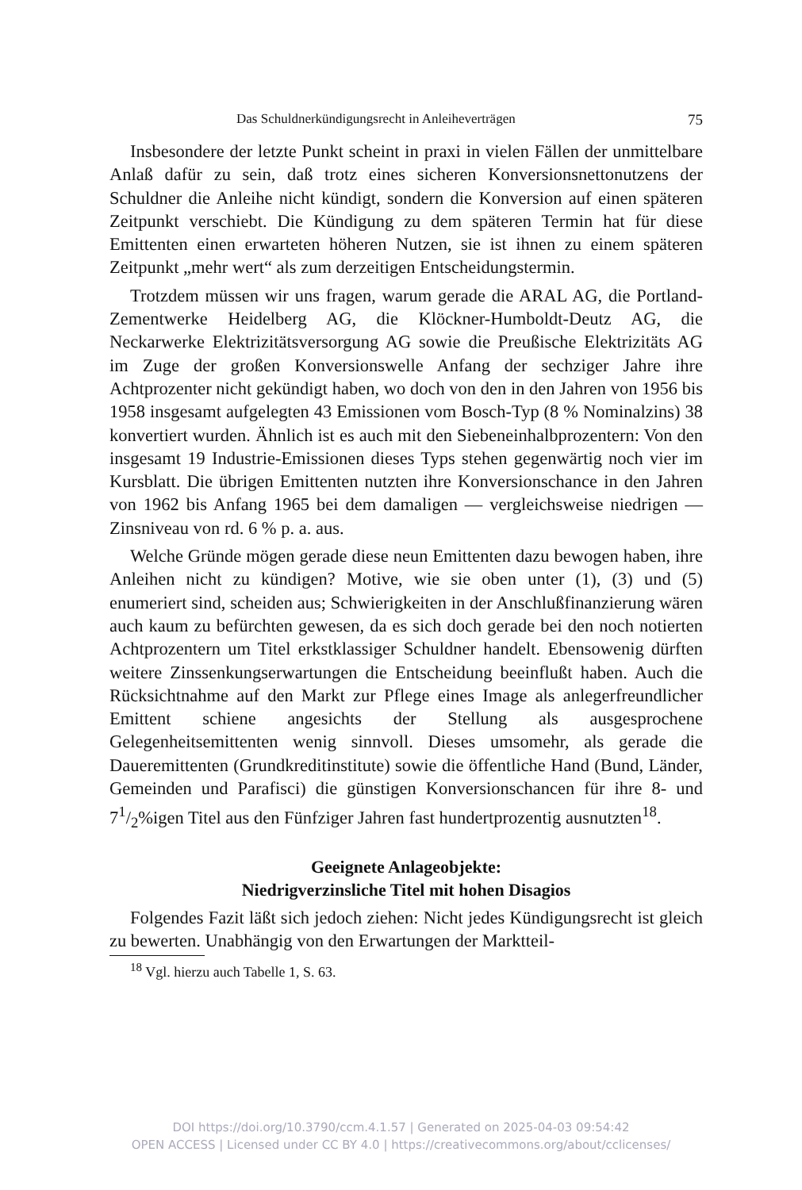Das Schuldnerkündigungsrecht in Anleiheverträgen 75
Insbesondere der letzte Punkt scheint in praxi in vielen Fällen der unmittelbare Anlaß dafür zu sein, daß trotz eines sicheren Konversionsnettonutzens der Schuldner die Anleihe nicht kündigt, sondern die Konversion auf einen späteren Zeitpunkt verschiebt. Die Kündigung zu dem späteren Termin hat für diese Emittenten einen erwarteten höheren Nutzen, sie ist ihnen zu einem späteren Zeitpunkt „mehr wert“ als zum derzeitigen Entscheidungstermin.
Trotzdem müssen wir uns fragen, warum gerade die ARAL AG, die Portland-Zementwerke Heidelberg AG, die Klöckner-Humboldt-Deutz AG, die Neckarwerke Elektrizitätsversorgung AG sowie die Preußische Elektrizitäts AG im Zuge der großen Konversionswelle Anfang der sechziger Jahre ihre Achtprozenter nicht gekündigt haben, wo doch von den in den Jahren von 1956 bis 1958 insgesamt aufgelegten 43 Emissionen vom Bosch-Typ (8 % Nominalzins) 38 konvertiert wurden. Ähnlich ist es auch mit den Siebeneinhalbprozentern: Von den insgesamt 19 Industrie-Emissionen dieses Typs stehen gegenwärtig noch vier im Kursblatt. Die übrigen Emittenten nutzten ihre Konversionschance in den Jahren von 1962 bis Anfang 1965 bei dem damaligen — vergleichsweise niedrigen — Zinsniveau von rd. 6 % p. a. aus.
Welche Gründe mögen gerade diese neun Emittenten dazu bewogen haben, ihre Anleihen nicht zu kündigen? Motive, wie sie oben unter (1), (3) und (5) enumeriert sind, scheiden aus; Schwierigkeiten in der Anschlußfinanzierung wären auch kaum zu befürchten gewesen, da es sich doch gerade bei den noch notierten Achtprozentern um Titel erkstklassiger Schuldner handelt. Ebensowenig dürften weitere Zinssenkungserwartungen die Entscheidung beeinflußt haben. Auch die Rücksichtnahme auf den Markt zur Pflege eines Image als anlegerfreundlicher Emittent schiene angesichts der Stellung als ausgesprochene Gelegenheitsemittenten wenig sinnvoll. Dieses umsomehr, als gerade die Daueremittenten (Grundkreditinstitute) sowie die öffentliche Hand (Bund, Länder, Gemeinden und Parafisci) die günstigen Konversionschancen für ihre 8- und 71/2%igen Titel aus den Fünfziger Jahren fast hundertprozentig ausnutzten<sup>18</sup>.
Geeignete Anlageobjekte:
Niedrigverzinsliche Titel mit hohen Disagios
Folgendes Fazit läßt sich jedoch ziehen: Nicht jedes Kündigungsrecht ist gleich zu bewerten. Unabhängig von den Erwartungen der Marktteil-
<sup>18</sup> Vgl. hierzu auch Tabelle 1, S. 63.
DOI https://doi.org/10.3790/ccm.4.1.57 | Generated on 2025-04-03 09:54:42
OPEN ACCESS | Licensed under CC BY 4.0 | https://creativecommons.org/about/cclicenses/